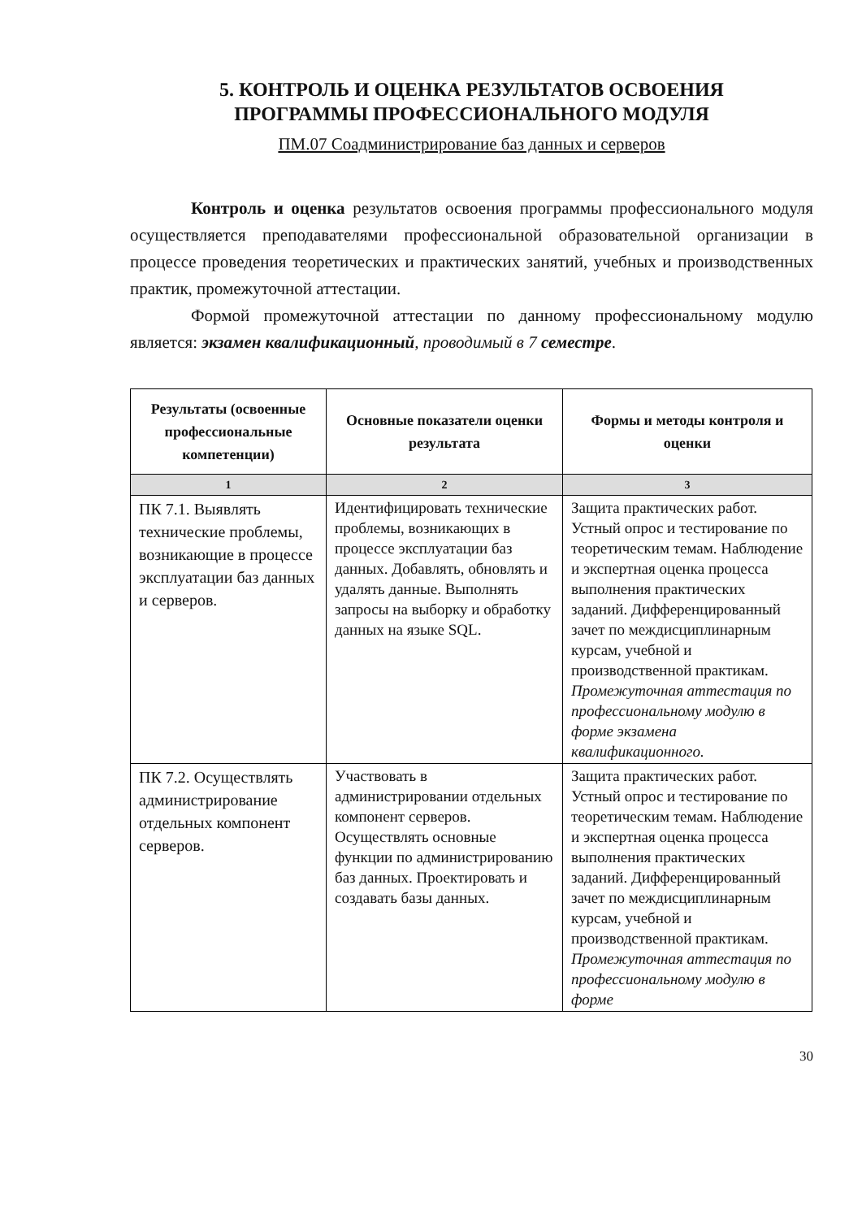5. КОНТРОЛЬ И ОЦЕНКА РЕЗУЛЬТАТОВ ОСВОЕНИЯ
ПРОГРАММЫ ПРОФЕССИОНАЛЬНОГО МОДУЛЯ
ПМ.07 Соадминистрирование баз данных и серверов
Контроль и оценка результатов освоения программы профессионального модуля осуществляется преподавателями профессиональной образовательной организации в процессе проведения теоретических и практических занятий, учебных и производственных практик, промежуточной аттестации.
Формой промежуточной аттестации по данному профессиональному модулю является: экзамен квалификационный, проводимый в 7 семестре.
| Результаты (освоенные профессиональные компетенции) | Основные показатели оценки результата | Формы и методы контроля и оценки |
| --- | --- | --- |
| 1 | 2 | 3 |
| ПК 7.1. Выявлять технические проблемы, возникающие в процессе эксплуатации баз данных и серверов. | Идентифицировать технические проблемы, возникающих в процессе эксплуатации баз данных. Добавлять, обновлять и удалять данные. Выполнять запросы на выборку и обработку данных на языке SQL. | Защита практических работ. Устный опрос и тестирование по теоретическим темам. Наблюдение и экспертная оценка процесса выполнения практических заданий. Дифференцированный зачет по междисциплинарным курсам, учебной и производственной практикам. Промежуточная аттестация по профессиональному модулю в форме экзамена квалификационного. |
| ПК 7.2. Осуществлять администрирование отдельных компонент серверов. | Участвовать в администрировании отдельных компонент серверов. Осуществлять основные функции по администрированию баз данных. Проектировать и создавать базы данных. | Защита практических работ. Устный опрос и тестирование по теоретическим темам. Наблюдение и экспертная оценка процесса выполнения практических заданий. Дифференцированный зачет по междисциплинарным курсам, учебной и производственной практикам. Промежуточная аттестация по профессиональному модулю в форме |
30